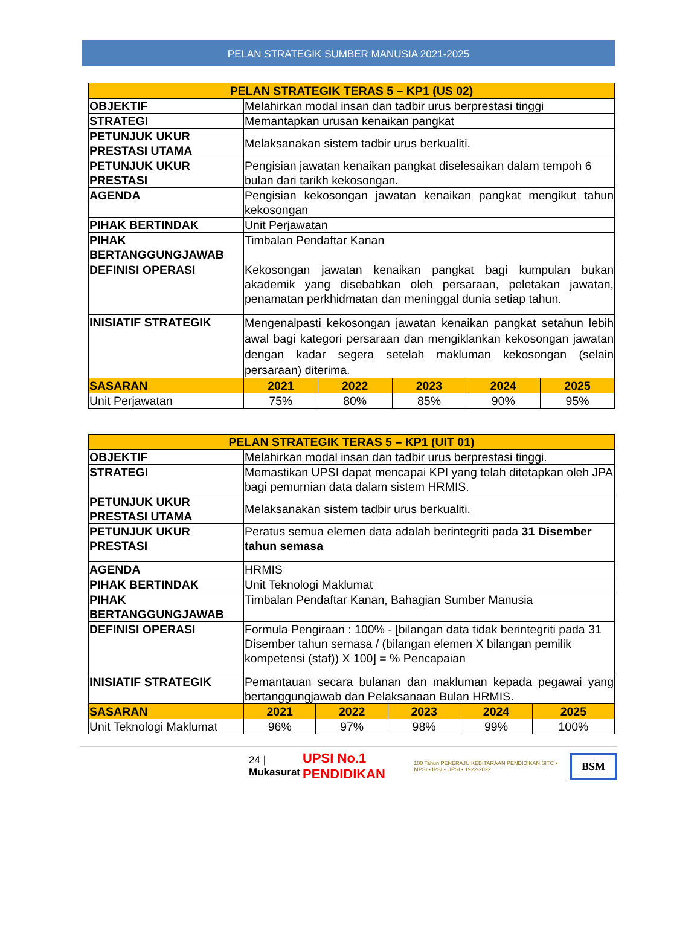PELAN STRATEGIK SUMBER MANUSIA 2021-2025
| PELAN STRATEGIK TERAS 5 – KP1 (US 02) | | | | | |
| --- | --- | --- | --- | --- | --- |
| OBJEKTIF | Melahirkan modal insan dan tadbir urus berprestasi tinggi | | | | |
| STRATEGI | Memantapkan urusan kenaikan pangkat | | | | |
| PETUNJUK UKUR PRESTASI UTAMA | Melaksanakan sistem tadbir urus berkualiti. | | | | |
| PETUNJUK UKUR PRESTASI | Pengisian jawatan kenaikan pangkat diselesaikan dalam tempoh 6 bulan dari tarikh kekosongan. | | | | |
| AGENDA | Pengisian kekosongan jawatan kenaikan pangkat mengikut tahun kekosongan | | | | |
| PIHAK BERTINDAK | Unit Perjawatan | | | | |
| PIHAK BERTANGGUNGJAWAB | Timbalan Pendaftar Kanan | | | | |
| DEFINISI OPERASI | Kekosongan jawatan kenaikan pangkat bagi kumpulan bukan akademik yang disebabkan oleh persaraan, peletakan jawatan, penamatan perkhidmatan dan meninggal dunia setiap tahun. | | | | |
| INISIATIF STRATEGIK | Mengenalpasti kekosongan jawatan kenaikan pangkat setahun lebih awal bagi kategori persaraan dan mengiklankan kekosongan jawatan dengan kadar segera setelah makluman kekosongan (selain persaraan) diterima. | | | | |
| SASARAN | 2021 | 2022 | 2023 | 2024 | 2025 |
| Unit Perjawatan | 75% | 80% | 85% | 90% | 95% |
| PELAN STRATEGIK TERAS 5 – KP1 (UIT 01) | | | | | |
| --- | --- | --- | --- | --- | --- |
| OBJEKTIF | Melahirkan modal insan dan tadbir urus berprestasi tinggi. | | | | |
| STRATEGI | Memastikan UPSI dapat mencapai KPI yang telah ditetapkan oleh JPA bagi pemurnian data dalam sistem HRMIS. | | | | |
| PETUNJUK UKUR PRESTASI UTAMA | Melaksanakan sistem tadbir urus berkualiti. | | | | |
| PETUNJUK UKUR PRESTASI | Peratus semua elemen data adalah berintegriti pada 31 Disember tahun semasa | | | | |
| AGENDA | HRMIS | | | | |
| PIHAK BERTINDAK | Unit Teknologi Maklumat | | | | |
| PIHAK BERTANGGUNGJAWAB | Timbalan Pendaftar Kanan, Bahagian Sumber Manusia | | | | |
| DEFINISI OPERASI | Formula Pengiraan : 100% - [bilangan data tidak berintegriti pada 31 Disember tahun semasa / (bilangan elemen X bilangan pemilik kompetensi (staf)) X 100] = % Pencapaian | | | | |
| INISIATIF STRATEGIK | Pemantauan secara bulanan dan makluman kepada pegawai yang bertanggungjawab dan Pelaksanaan Bulan HRMIS. | | | | |
| SASARAN | 2021 | 2022 | 2023 | 2024 | 2025 |
| Unit Teknologi Maklumat | 96% | 97% | 98% | 99% | 100% |
24 | Mukasurat UPSI No.1 PENDIDIKAN 100 Tahun PENERAJU KEBITARAAN PENDIDIKAN SITC • MPSI • IPSI • UPSI • 1922-2022 BSM